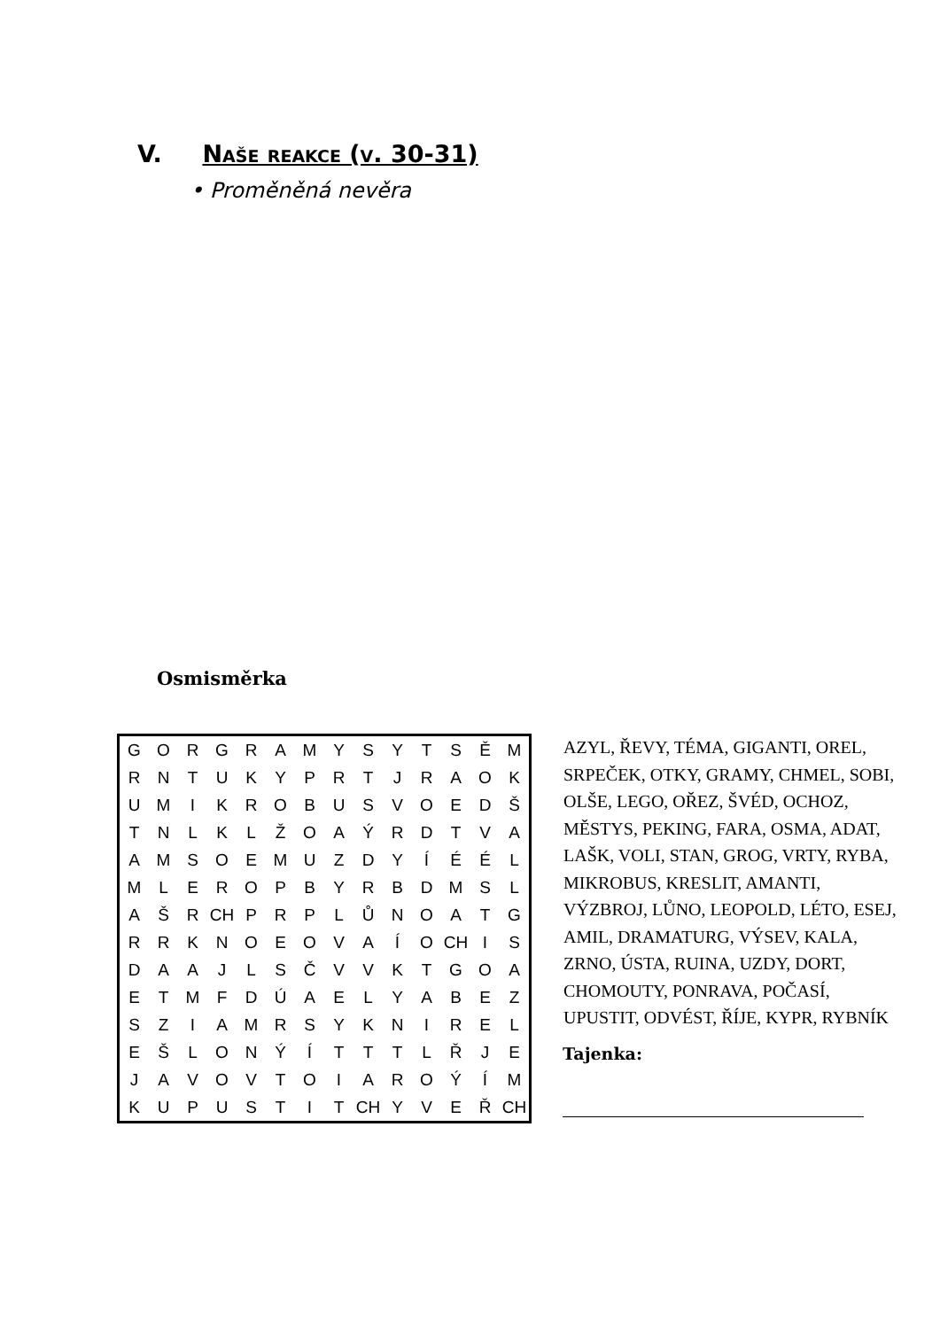V. Naše reakce (v. 30-31)
• Proměněná nevěra
Osmisměrka
| G | O | R | G | R | A | M | Y | S | Y | T | S | Ě | M |
| R | N | T | U | K | Y | P | R | T | J | R | A | O | K |
| U | M | I | K | R | O | B | U | S | V | O | E | D | Š |
| T | N | L | K | L | Ž | O | A | Ý | R | D | T | V | A |
| A | M | S | O | E | M | U | Z | D | Y | Í | É | É | L |
| M | L | E | R | O | P | B | Y | R | B | D | M | S | L |
| A | Š | R | CH | P | R | P | L | Ů | N | O | A | T | G |
| R | R | K | N | O | E | O | V | A | Í | O | CH | I | S |
| D | A | A | J | L | S | Č | V | V | K | T | G | O | A |
| E | T | M | F | D | Ú | A | E | L | Y | A | B | E | Z |
| S | Z | I | A | M | R | S | Y | K | N | I | R | E | L |
| E | Š | L | O | N | Ý | Í | T | T | T | L | Ř | J | E |
| J | A | V | O | V | T | O | I | A | R | O | Ý | Í | M |
| K | U | P | U | S | T | I | T | CH | Y | V | E | Ř | CH |
AZYL, ŘEVY, TÉMA, GIGANTI, OREL, SRPEČEK, OTKY, GRAMY, CHMEL, SOBI, OLŠE, LEGO, OŘEZ, ŠVÉD, OCHOZ, MĚSTYS, PEKING, FARA, OSMA, ADAT, LAŠK, VOLI, STAN, GROG, VRTY, RYBA, MIKROBUS, KRESLIT, AMANTI, VÝZBROJ, LŮNO, LEOPOLD, LÉTO, ESEJ, AMIL, DRAMATURG, VÝSEV, KALA, ZRNO, ÚSTA, RUINA, UZDY, DORT, CHOMOUTY, PONRAVA, POČASÍ, UPUSTIT, ODVÉST, ŘÍJE, KYPR, RYBNÍK
Tajenka: